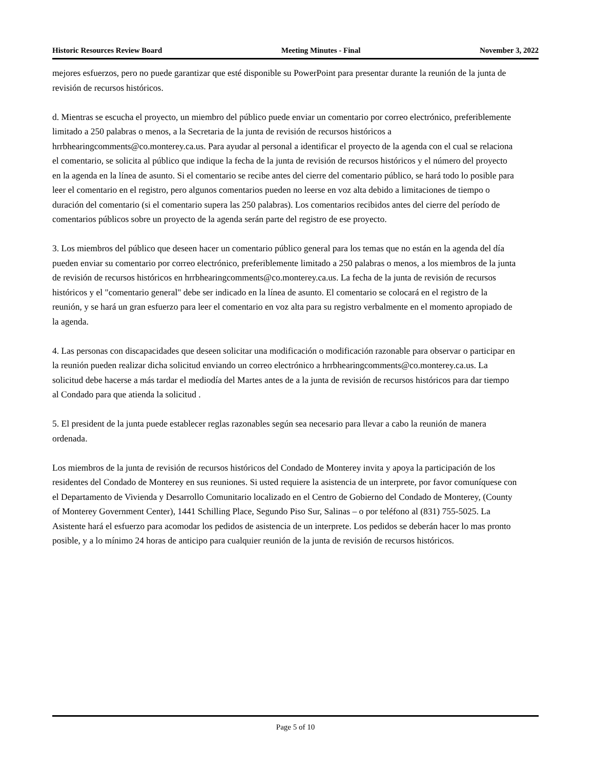Historic Resources Review Board Meeting Minutes - Final November 3, 2022
mejores esfuerzos, pero no puede garantizar que esté disponible su PowerPoint para presentar durante la reunión de la junta de revisión de recursos históricos.
d. Mientras se escucha el proyecto, un miembro del público puede enviar un comentario por correo electrónico, preferiblemente limitado a 250 palabras o menos, a la Secretaria de la junta de revisión de recursos históricos a hrrbhearingcomments@co.monterey.ca.us. Para ayudar al personal a identificar el proyecto de la agenda con el cual se relaciona el comentario, se solicita al público que indique la fecha de la junta de revisión de recursos históricos y el número del proyecto en la agenda en la línea de asunto. Si el comentario se recibe antes del cierre del comentario público, se hará todo lo posible para leer el comentario en el registro, pero algunos comentarios pueden no leerse en voz alta debido a limitaciones de tiempo o duración del comentario (si el comentario supera las 250 palabras). Los comentarios recibidos antes del cierre del período de comentarios públicos sobre un proyecto de la agenda serán parte del registro de ese proyecto.
3. Los miembros del público que deseen hacer un comentario público general para los temas que no están en la agenda del día pueden enviar su comentario por correo electrónico, preferiblemente limitado a 250 palabras o menos, a los miembros de la junta de revisión de recursos históricos en hrrbhearingcomments@co.monterey.ca.us. La fecha de la junta de revisión de recursos históricos y el "comentario general" debe ser indicado en la línea de asunto. El comentario se colocará en el registro de la reunión, y se hará un gran esfuerzo para leer el comentario en voz alta para su registro verbalmente en el momento apropiado de la agenda.
4. Las personas con discapacidades que deseen solicitar una modificación o modificación razonable para observar o participar en la reunión pueden realizar dicha solicitud enviando un correo electrónico a hrrbhearingcomments@co.monterey.ca.us. La solicitud debe hacerse a más tardar el mediodía del Martes antes de a la junta de revisión de recursos históricos para dar tiempo al Condado para que atienda la solicitud .
5. El president de la junta puede establecer reglas razonables según sea necesario para llevar a cabo la reunión de manera ordenada.
Los miembros de la junta de revisión de recursos históricos del Condado de Monterey invita y apoya la participación de los residentes del Condado de Monterey en sus reuniones. Si usted requiere la asistencia de un interprete, por favor comuníquese con el Departamento de Vivienda y Desarrollo Comunitario localizado en el Centro de Gobierno del Condado de Monterey, (County of Monterey Government Center), 1441 Schilling Place, Segundo Piso Sur, Salinas – o por teléfono al (831) 755-5025. La Asistente hará el esfuerzo para acomodar los pedidos de asistencia de un interprete. Los pedidos se deberán hacer lo mas pronto posible, y a lo mínimo 24 horas de anticipo para cualquier reunión de la junta de revisión de recursos históricos.
Page 5 of 10